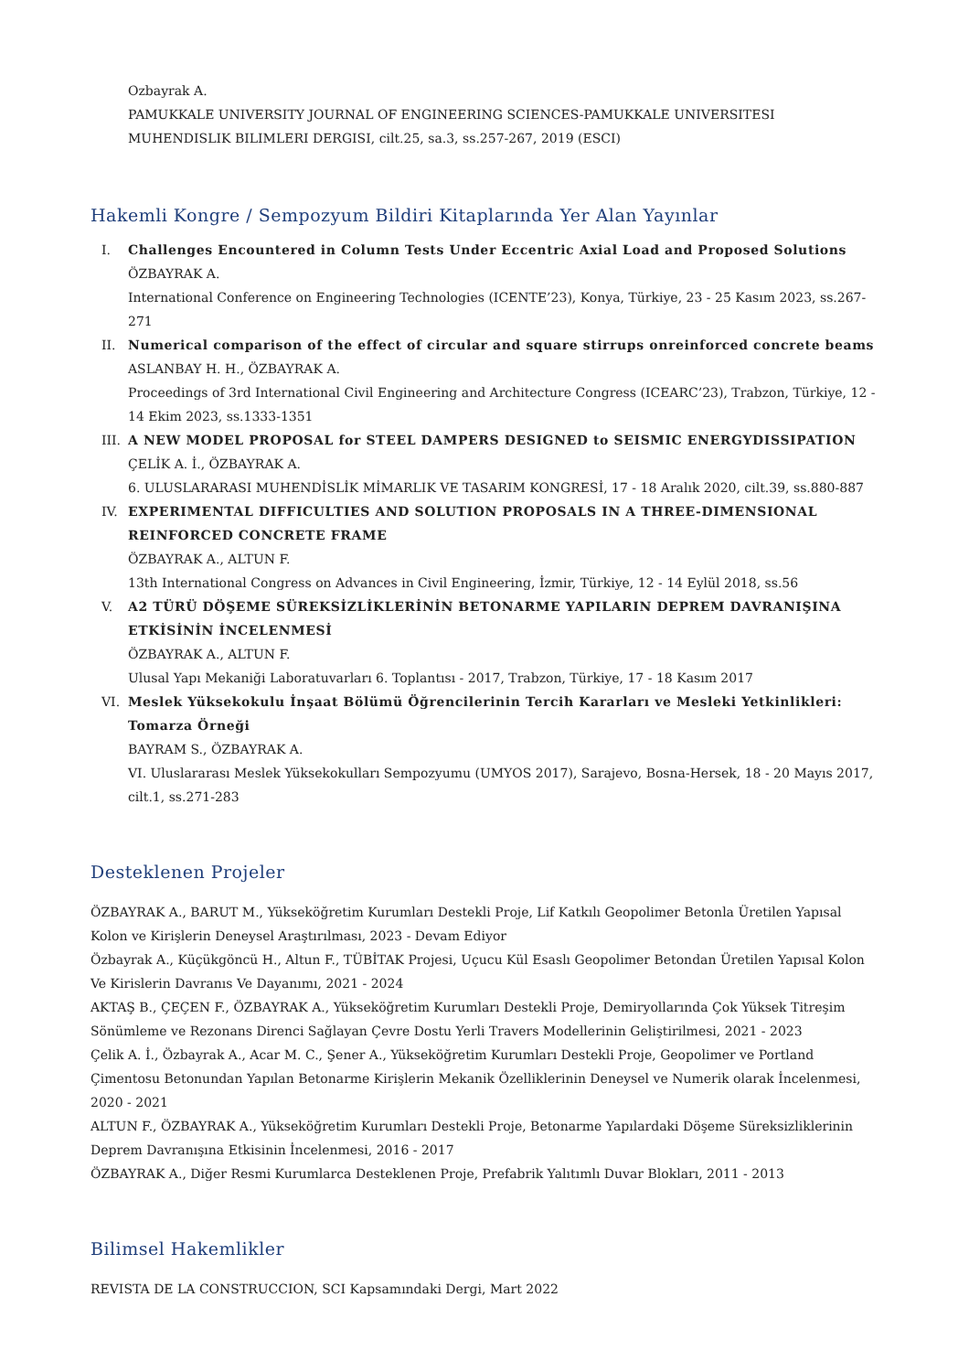Ozbayrak A.
PAMUKKALE UNIVERSITY JOURNAL OF ENGINEERING SCIENCES-PAMUKKALE UNIVERSITESI MUHENDISLIK BILIMLERI DERGISI, cilt.25, sa.3, ss.257-267, 2019 (ESCI)
Hakemli Kongre / Sempozyum Bildiri Kitaplarında Yer Alan Yayınlar
I. Challenges Encountered in Column Tests Under Eccentric Axial Load and Proposed Solutions
ÖZBAYRAK A.
International Conference on Engineering Technologies (ICENTE’23), Konya, Türkiye, 23 - 25 Kasım 2023, ss.267-271
II. Numerical comparison of the effect of circular and square stirrups onreinforced concrete beams
ASLANBAY H. H., ÖZBAYRAK A.
Proceedings of 3rd International Civil Engineering and Architecture Congress (ICEARC’23), Trabzon, Türkiye, 12 - 14 Ekim 2023, ss.1333-1351
III. A NEW MODEL PROPOSAL for STEEL DAMPERS DESIGNED to SEISMIC ENERGYDISSIPATION
ÇELİK A. İ., ÖZBAYRAK A.
6. ULUSLARARASI MUHENDİSLİK MİMARLIK VE TASARIM KONGRESİ, 17 - 18 Aralık 2020, cilt.39, ss.880-887
IV. EXPERIMENTAL DIFFICULTIES AND SOLUTION PROPOSALS IN A THREE-DIMENSIONAL REINFORCED CONCRETE FRAME
ÖZBAYRAK A., ALTUN F.
13th International Congress on Advances in Civil Engineering, İzmir, Türkiye, 12 - 14 Eylül 2018, ss.56
V. A2 TÜRÜ DÖŞEME SÜREKSİZLİKLERİNİN BETONARME YAPILARIN DEPREM DAVRANIŞINA ETKİSİNİN İNCELENMESİ
ÖZBAYRAK A., ALTUN F.
Ulusal Yapı Mekaniği Laboratuvarları 6. Toplantısı - 2017, Trabzon, Türkiye, 17 - 18 Kasım 2017
VI. Meslek Yüksekokulu İnşaat Bölümü Öğrencilerinin Tercih Kararları ve Mesleki Yetkinlikleri: Tomarza Örneği
BAYRAM S., ÖZBAYRAK A.
VI. Uluslararası Meslek Yüksekokulları Sempozyumu (UMYOS 2017), Sarajevo, Bosna-Hersek, 18 - 20 Mayıs 2017, cilt.1, ss.271-283
Desteklenen Projeler
ÖZBAYRAK A., BARUT M., Yükseköğretim Kurumları Destekli Proje, Lif Katkılı Geopolimer Betonla Üretilen Yapısal Kolon ve Kirişlerin Deneysel Araştırılması, 2023 - Devam Ediyor
Özbayrak A., Küçükgöncü H., Altun F., TÜBİTAK Projesi, Uçucu Kül Esaslı Geopolimer Betondan Üretilen Yapısal Kolon Ve Kirislerin Davranıs Ve Dayanımı, 2021 - 2024
AKTAŞ B., ÇEÇEN F., ÖZBAYRAK A., Yükseköğretim Kurumları Destekli Proje, Demiryollarında Çok Yüksek Titreşim Sönümleme ve Rezonans Direnci Sağlayan Çevre Dostu Yerli Travers Modellerinin Geliştirilmesi, 2021 - 2023
Çelik A. İ., Özbayrak A., Acar M. C., Şener A., Yükseköğretim Kurumları Destekli Proje, Geopolimer ve Portland Çimentosu Betonundan Yapılan Betonarme Kirişlerin Mekanik Özelliklerinin Deneysel ve Numerik olarak İncelenmesi, 2020 - 2021
ALTUN F., ÖZBAYRAK A., Yükseköğretim Kurumları Destekli Proje, Betonarme Yapılardaki Döşeme Süreksizliklerinin Deprem Davranışına Etkisinin İncelenmesi, 2016 - 2017
ÖZBAYRAK A., Diğer Resmi Kurumlarca Desteklenen Proje, Prefabrik Yalıtımlı Duvar Blokları, 2011 - 2013
Bilimsel Hakemlikler
REVISTA DE LA CONSTRUCCION, SCI Kapsamındaki Dergi, Mart 2022